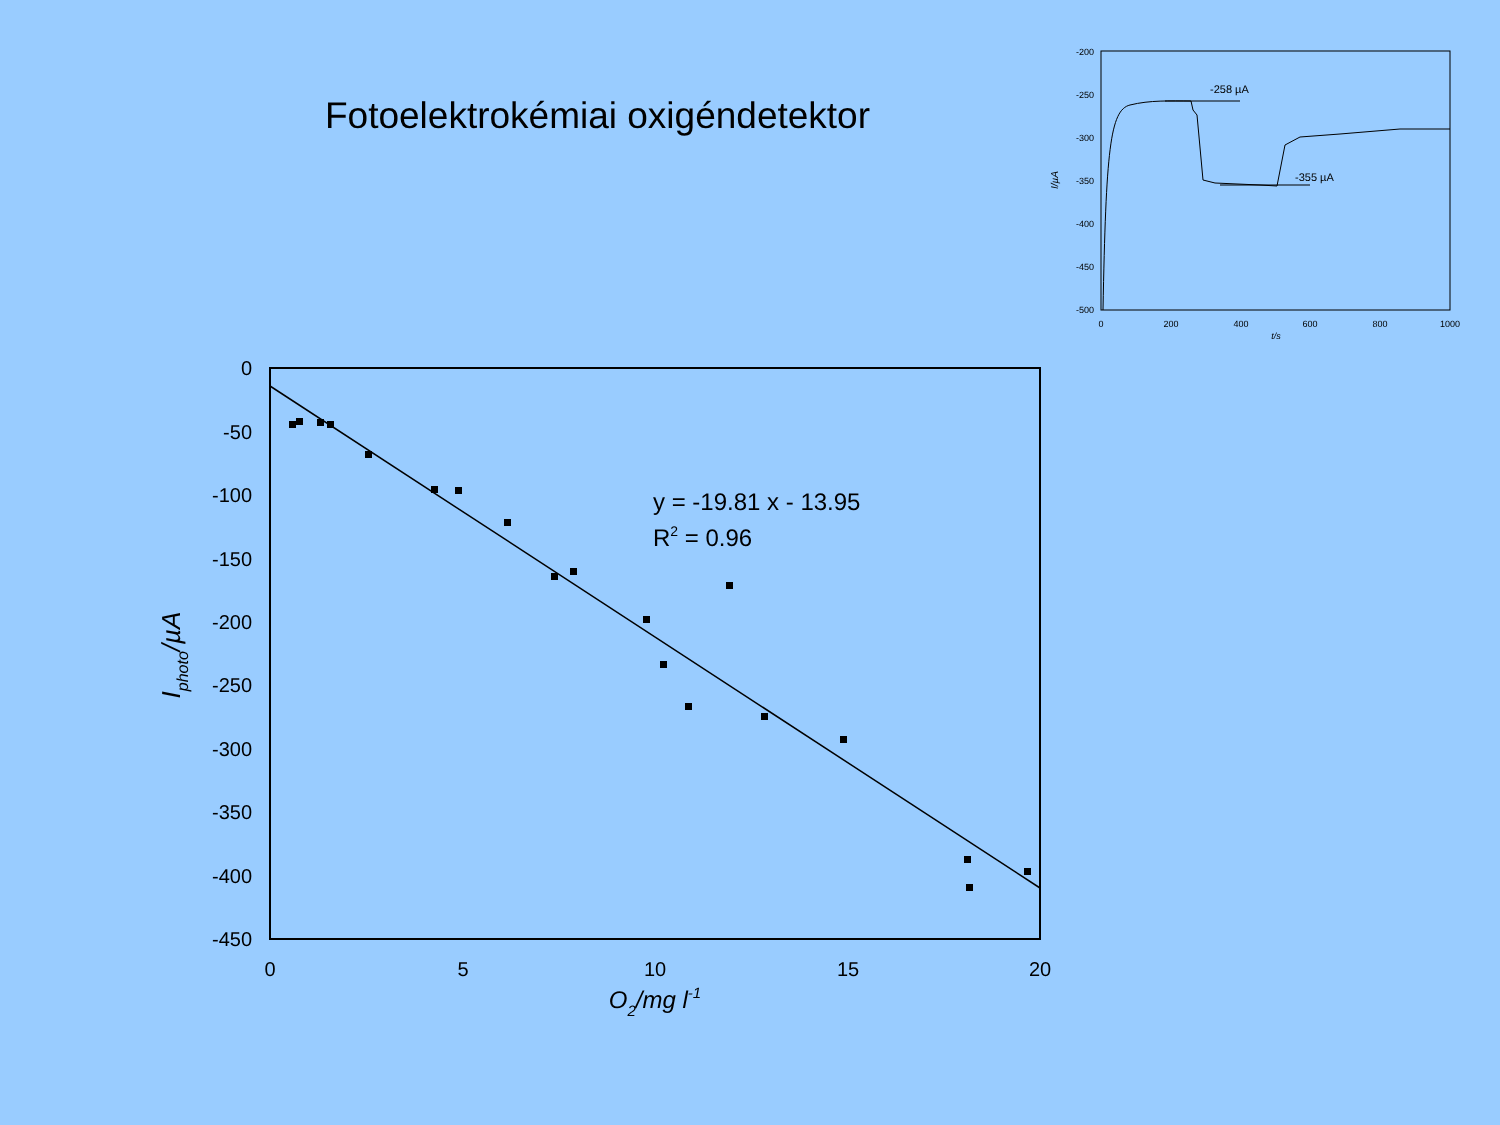Fotoelektrokémiai oxigéndetektor
-200
-250
-300
-350
-400
-450
-500
0
200
400
600
800
1000
t/s
I/µA
-258 µA
-355 µA
0
-50
-100
-150
-200
-250
-300
-350
-400
-450
0
5
10
15
20
O2/mg l-1
Iphoto/µA
y = -19.81 x - 13.95
R2 = 0.96